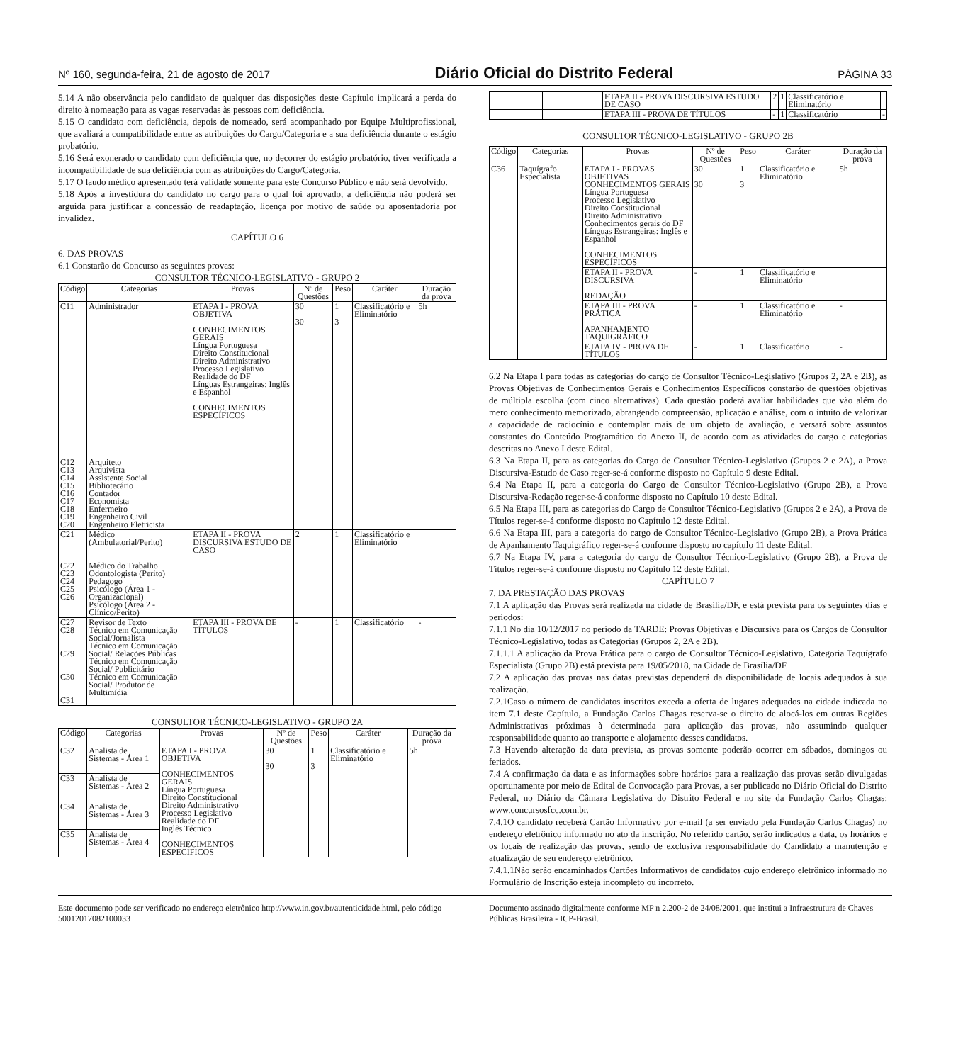Nº 160, segunda-feira, 21 de agosto de 2017 Diário Oficial do Distrito Federal PÁGINA 33
5.14 A não observância pelo candidato de qualquer das disposições deste Capítulo implicará a perda do direito à nomeação para as vagas reservadas às pessoas com deficiência.
5.15 O candidato com deficiência, depois de nomeado, será acompanhado por Equipe Multiprofissional, que avaliará a compatibilidade entre as atribuições do Cargo/Categoria e a sua deficiência durante o estágio probatório.
5.16 Será exonerado o candidato com deficiência que, no decorrer do estágio probatório, tiver verificada a incompatibilidade de sua deficiência com as atribuições do Cargo/Categoria.
5.17 O laudo médico apresentado terá validade somente para este Concurso Público e não será devolvido.
5.18 Após a investidura do candidato no cargo para o qual foi aprovado, a deficiência não poderá ser arguida para justificar a concessão de readaptação, licença por motivo de saúde ou aposentadoria por invalidez.
CAPÍTULO 6
6. DAS PROVAS
6.1 Constarão do Concurso as seguintes provas:
CONSULTOR TÉCNICO-LEGISLATIVO - GRUPO 2
| Código | Categorias | Provas | Nº de Questões | Peso | Caráter | Duração da prova |
| --- | --- | --- | --- | --- | --- | --- |
| C11 C12 C13 C14 C15 C16 C17 C18 C19 C20 | Administrador Arquiteto Arquivista Assistente Social Bibliotecário Contador Economista Enfermeiro Engenheiro Civil Engenheiro Eletricista | ETAPA I - PROVA OBJETIVA CONHECIMENTOS GERAIS Língua Portuguesa Direito Constitucional Direito Administrativo Processo Legislativo Realidade do DF Línguas Estrangeiras: Inglês e Espanhol CONHECIMENTOS ESPECÍFICOS | 30 30 | 1 3 | Classificatório e Eliminatório | 5h |
| C21 C22 C23 C24 C25 C26 | Médico (Ambulatorial/Perito) Médico do Trabalho Odontologista (Perito) Pedagogo Psicólogo (Área 1 - Organizacional) Psicólogo (Área 2 - Clínico/Perito) | ETAPA II - PROVA DISCURSIVA ESTUDO DE CASO | 2 | 1 | Classificatório e Eliminatório | |
| C27 C28 C29 C30 C31 | Revisor de Texto Técnico em Comunicação Social/Jornalista Técnico em Comunicação Social/ Relações Públicas Técnico em Comunicação Social/ Publicitário Técnico em Comunicação Social/ Produtor de Multimídia | ETAPA III - PROVA DE TÍTULOS | - | 1 | Classificatório | - |
CONSULTOR TÉCNICO-LEGISLATIVO - GRUPO 2A
| Código | Categorias | Provas | Nº de Questões | Peso | Caráter | Duração da prova |
| --- | --- | --- | --- | --- | --- | --- |
| C32 | Analista de Sistemas - Área 1 | ETAPA I - PROVA OBJETIVA CONHECIMENTOS GERAIS Língua Portuguesa Direito Constitucional Direito Administrativo Processo Legislativo Realidade do DF Inglês Técnico CONHECIMENTOS ESPECÍFICOS | 30 30 | 1 3 | Classificatório e Eliminatório | 5h |
| C33 | Analista de Sistemas - Área 2 | | | | | |
| C34 | Analista de Sistemas - Área 3 | | | | | |
| C35 | Analista de Sistemas - Área 4 | | | | | |
| | | ETAPA II - PROVA DISCURSIVA ESTUDO DE CASO | 2 | 1 | Classificatório e Eliminatório | |
| | | ETAPA III - PROVA DE TÍTULOS | - | 1 | Classificatório | - |
CONSULTOR TÉCNICO-LEGISLATIVO - GRUPO 2B
| Código | Categorias | Provas | Nº de Questões | Peso | Caráter | Duração da prova |
| --- | --- | --- | --- | --- | --- | --- |
| C36 | Taquígrafo Especialista | ETAPA I - PROVAS OBJETIVAS CONHECIMENTOS GERAIS Língua Portuguesa Processo Legislativo Direito Constitucional Direito Administrativo Conhecimentos gerais do DF Línguas Estrangeiras: Inglês e Espanhol CONHECIMENTOS ESPECÍFICOS | 30 30 | 1 3 | Classificatório e Eliminatório | 5h |
| | | ETAPA II - PROVA DISCURSIVA REDAÇÃO | - | 1 | Classificatório e Eliminatório | |
| | | ETAPA III - PROVA PRÁTICA APANHAMENTO TAQUIGRÁFICO | - | 1 | Classificatório e Eliminatório | - |
| | | ETAPA IV - PROVA DE TÍTULOS | - | 1 | Classificatório | - |
6.2 Na Etapa I para todas as categorias do cargo de Consultor Técnico-Legislativo (Grupos 2, 2A e 2B), as Provas Objetivas de Conhecimentos Gerais e Conhecimentos Específicos constarão de questões objetivas de múltipla escolha (com cinco alternativas). Cada questão poderá avaliar habilidades que vão além do mero conhecimento memorizado, abrangendo compreensão, aplicação e análise, com o intuito de valorizar a capacidade de raciocínio e contemplar mais de um objeto de avaliação, e versará sobre assuntos constantes do Conteúdo Programático do Anexo II, de acordo com as atividades do cargo e categorias descritas no Anexo I deste Edital.
6.3 Na Etapa II, para as categorias do Cargo de Consultor Técnico-Legislativo (Grupos 2 e 2A), a Prova Discursiva-Estudo de Caso reger-se-á conforme disposto no Capítulo 9 deste Edital.
6.4 Na Etapa II, para a categoria do Cargo de Consultor Técnico-Legislativo (Grupo 2B), a Prova Discursiva-Redação reger-se-á conforme disposto no Capítulo 10 deste Edital.
6.5 Na Etapa III, para as categorias do Cargo de Consultor Técnico-Legislativo (Grupos 2 e 2A), a Prova de Títulos reger-se-á conforme disposto no Capítulo 12 deste Edital.
6.6 Na Etapa III, para a categoria do cargo de Consultor Técnico-Legislativo (Grupo 2B), a Prova Prática de Apanhamento Taquigráfico reger-se-á conforme disposto no capítulo 11 deste Edital.
6.7 Na Etapa IV, para a categoria do cargo de Consultor Técnico-Legislativo (Grupo 2B), a Prova de Títulos reger-se-á conforme disposto no Capítulo 12 deste Edital.
CAPÍTULO 7
7. DA PRESTAÇÃO DAS PROVAS
7.1 A aplicação das Provas será realizada na cidade de Brasília/DF, e está prevista para os seguintes dias e períodos:
7.1.1 No dia 10/12/2017 no período da TARDE: Provas Objetivas e Discursiva para os Cargos de Consultor Técnico-Legislativo, todas as Categorias (Grupos 2, 2A e 2B).
7.1.1.1 A aplicação da Prova Prática para o cargo de Consultor Técnico-Legislativo, Categoria Taquígrafo Especialista (Grupo 2B) está prevista para 19/05/2018, na Cidade de Brasília/DF.
7.2 A aplicação das provas nas datas previstas dependerá da disponibilidade de locais adequados à sua realização.
7.2.1Caso o número de candidatos inscritos exceda a oferta de lugares adequados na cidade indicada no item 7.1 deste Capítulo, a Fundação Carlos Chagas reserva-se o direito de alocá-los em outras Regiões Administrativas próximas à determinada para aplicação das provas, não assumindo qualquer responsabilidade quanto ao transporte e alojamento desses candidatos.
7.3 Havendo alteração da data prevista, as provas somente poderão ocorrer em sábados, domingos ou feriados.
7.4 A confirmação da data e as informações sobre horários para a realização das provas serão divulgadas oportunamente por meio de Edital de Convocação para Provas, a ser publicado no Diário Oficial do Distrito Federal, no Diário da Câmara Legislativa do Distrito Federal e no site da Fundação Carlos Chagas: www.concursosfcc.com.br.
7.4.1O candidato receberá Cartão Informativo por e-mail (a ser enviado pela Fundação Carlos Chagas) no endereço eletrônico informado no ato da inscrição. No referido cartão, serão indicados a data, os horários e os locais de realização das provas, sendo de exclusiva responsabilidade do Candidato a manutenção e atualização de seu endereço eletrônico.
7.4.1.1Não serão encaminhados Cartões Informativos de candidatos cujo endereço eletrônico informado no Formulário de Inscrição esteja incompleto ou incorreto.
Este documento pode ser verificado no endereço eletrônico http://www.in.gov.br/autenticidade.html, pelo código 50012017082100033
Documento assinado digitalmente conforme MP n 2.200-2 de 24/08/2001, que institui a Infraestrutura de Chaves Públicas Brasileira - ICP-Brasil.